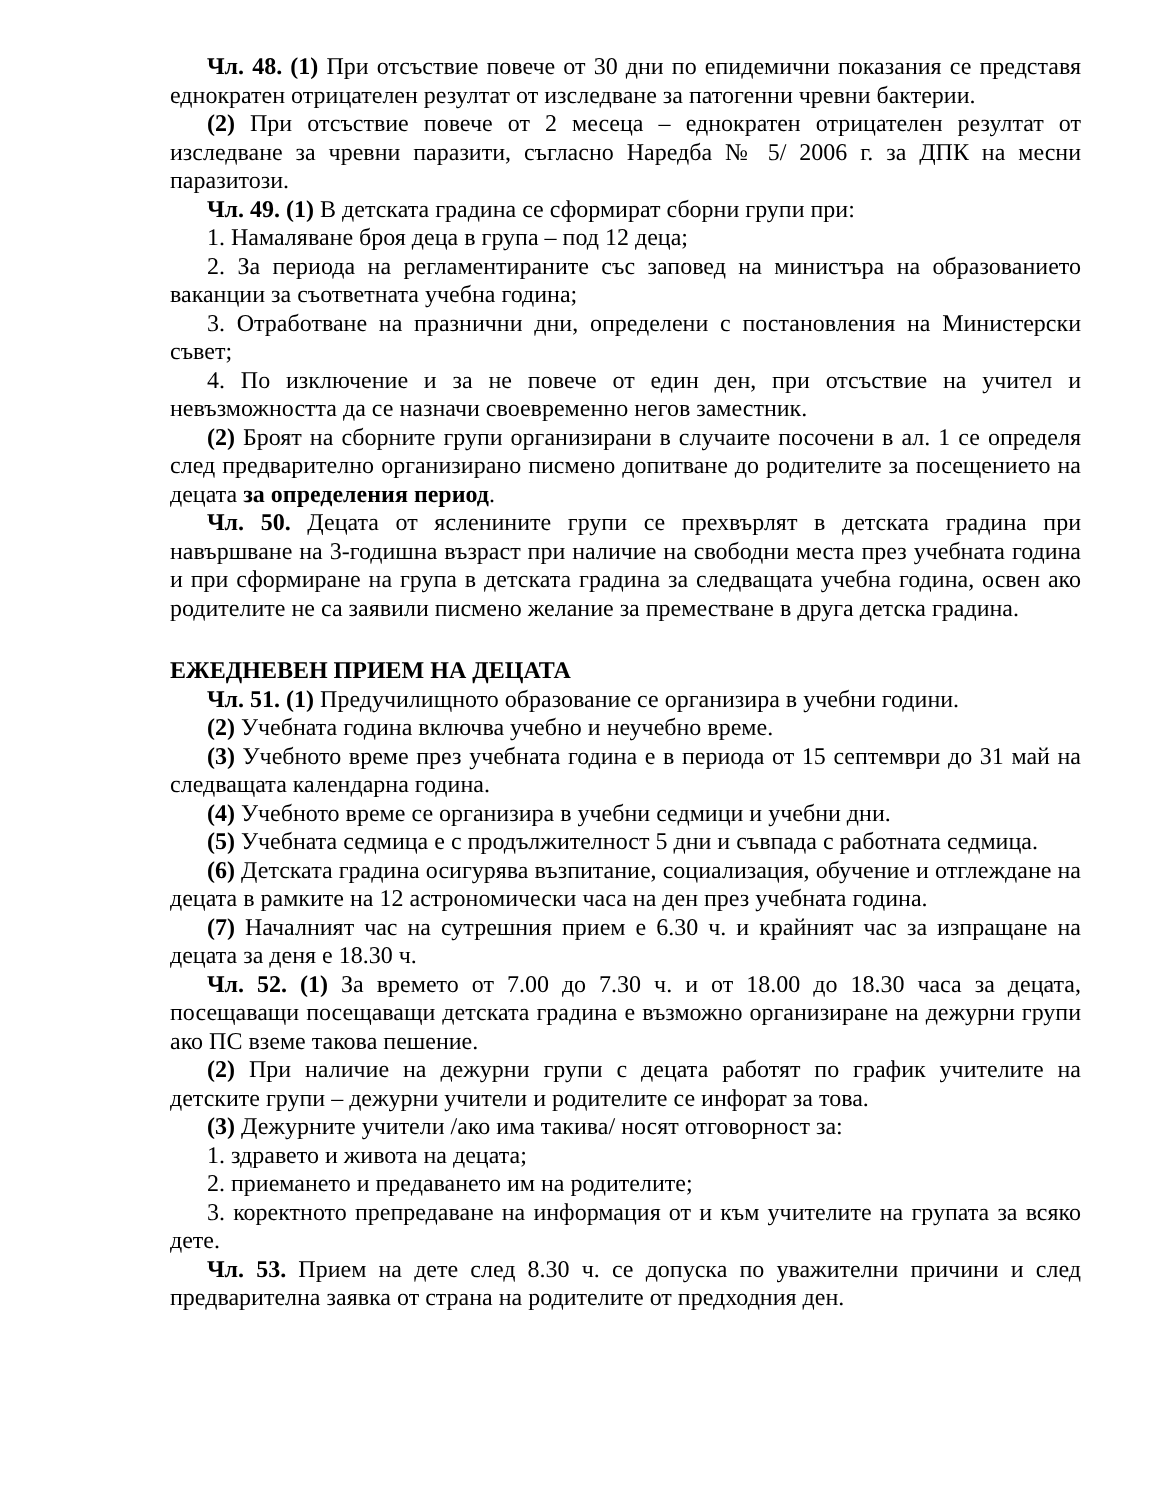Чл. 48. (1) При отсъствие повече от 30 дни по епидемични показания се представя еднократен отрицателен резултат от изследване за патогенни чревни бактерии.
(2) При отсъствие повече от 2 месеца – еднократен отрицателен резултат от изследване за чревни паразити, съгласно Наредба № 5/ 2006 г. за ДПК на месни паразитози.
Чл. 49. (1) В детската градина се сформират сборни групи при:
1. Намаляване броя деца в група – под 12 деца;
2. За периода на регламентираните със заповед на министъра на образованието ваканции за съответната учебна година;
3. Отработване на празнични дни, определени с постановления на Министерски съвет;
4. По изключение и за не повече от един ден, при отсъствие на учител и невъзможността да се назначи своевременно негов заместник.
(2) Броят на сборните групи организирани в случаите посочени в ал. 1 се определя след предварително организирано писмено допитване до родителите за посещението на децата за определения период.
Чл. 50. Децата от ясленините групи се прехвърлят в детската градина при навършване на 3-годишна възраст при наличие на свободни места през учебната година и при сформиране на група в детската градина за следващата учебна година, освен ако родителите не са заявили писмено желание за преместване в друга детска градина.
ЕЖЕДНЕВЕН ПРИЕМ НА ДЕЦАТА
Чл. 51. (1) Предучилищното образование се организира в учебни години.
(2) Учебната година включва учебно и неучебно време.
(3) Учебното време през учебната година е в периода от 15 септември до 31 май на следващата календарна година.
(4) Учебното време се организира в учебни седмици и учебни дни.
(5) Учебната седмица е с продължителност 5 дни и съвпада с работната седмица.
(6) Детската градина осигурява възпитание, социализация, обучение и отглеждане на децата в рамките на 12 астрономически часа на ден през учебната година.
(7) Началният час на сутрешния прием е 6.30 ч. и крайният час за изпращане на децата за деня е 18.30 ч.
Чл. 52. (1) За времето от 7.00 до 7.30 ч. и от 18.00 до 18.30 часа за децата, посещаващи посещаващи детската градина е възможно организиране на дежурни групи ако ПС вземе такова пешение.
(2) При наличие на дежурни групи с децата работят по график учителите на детските групи – дежурни учители и родителите се инфорат за това.
(3) Дежурните учители /ако има такива/ носят отговорност за:
1. здравето и живота на децата;
2. приемането и предаването им на родителите;
3. коректното препредаване на информация от и към учителите на групата за всяко дете.
Чл. 53. Прием на дете след 8.30 ч. се допуска по уважителни причини и след предварителна заявка от страна на родителите от предходния ден.